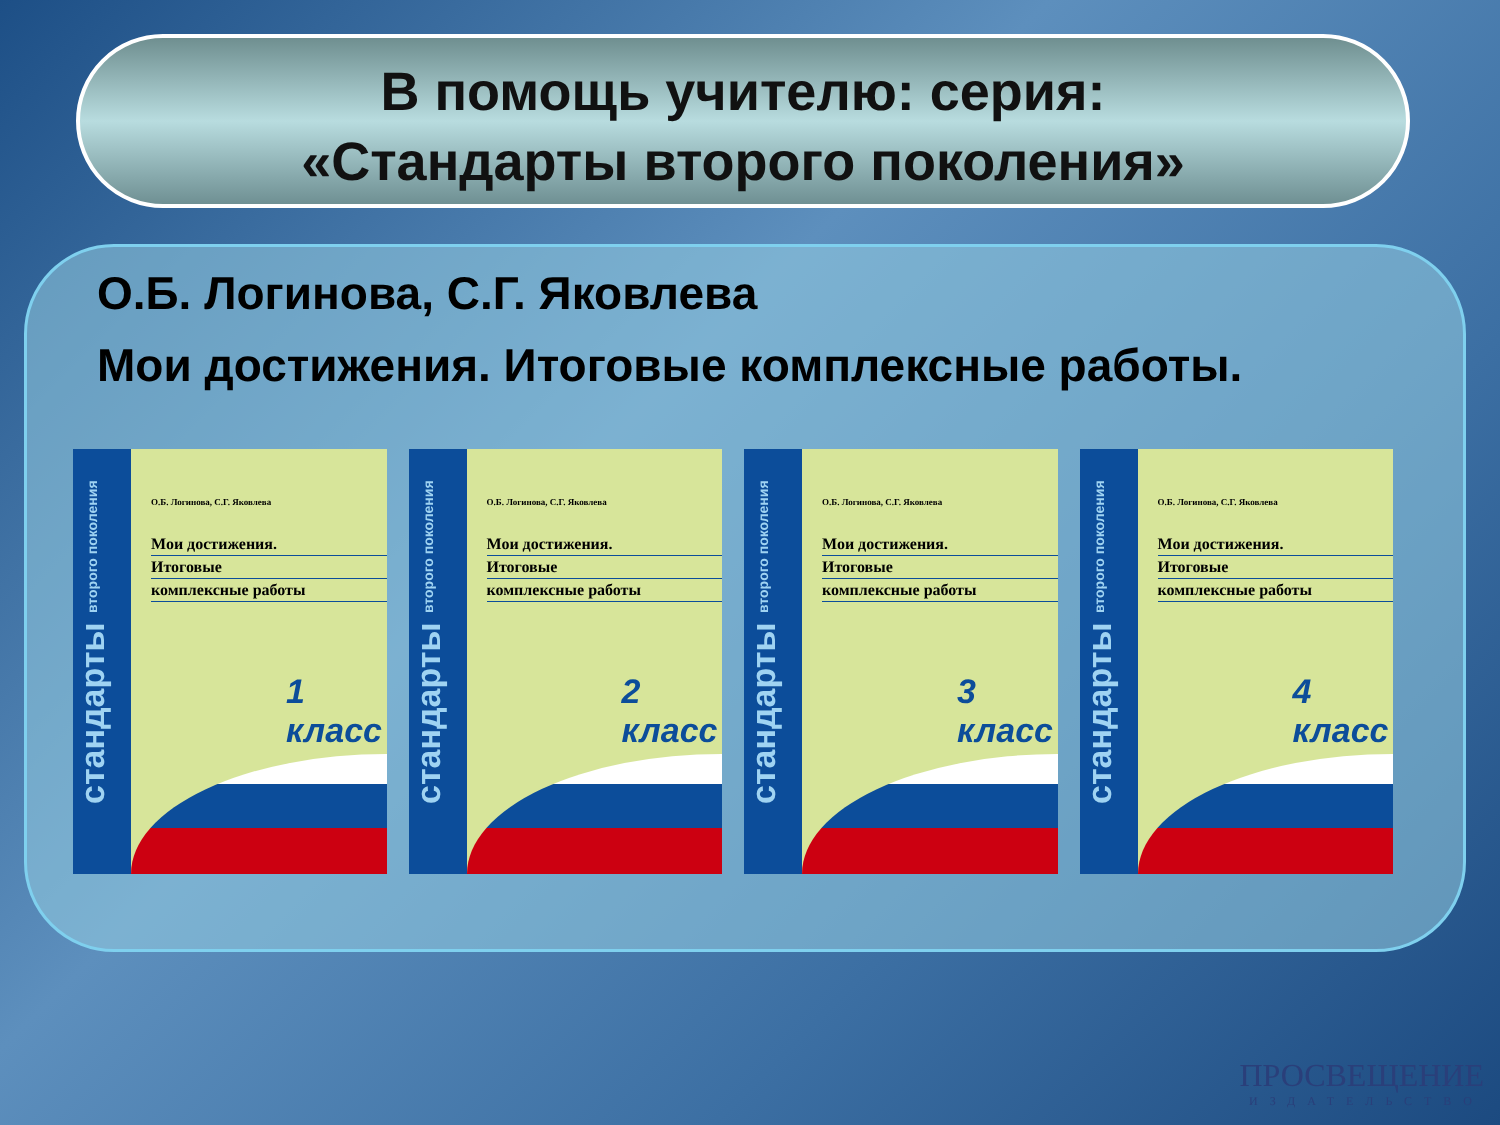В помощь учителю: серия:
«Стандарты второго поколения»
О.Б. Логинова, С.Г. Яковлева
Мои достижения. Итоговые комплексные работы.
стандарты второго поколения
О.Б. Логинова, С.Г. Яковлева
Мои достижения.
Итоговые
комплексные работы
1 класс
стандарты второго поколения
О.Б. Логинова, С.Г. Яковлева
Мои достижения.
Итоговые
комплексные работы
2 класс
стандарты второго поколения
О.Б. Логинова, С.Г. Яковлева
Мои достижения.
Итоговые
комплексные работы
3 класс
стандарты второго поколения
О.Б. Логинова, С.Г. Яковлева
Мои достижения.
Итоговые
комплексные работы
4 класс
ПРОСВЕЩЕНИЕ
ИЗДАТЕЛЬСТВО